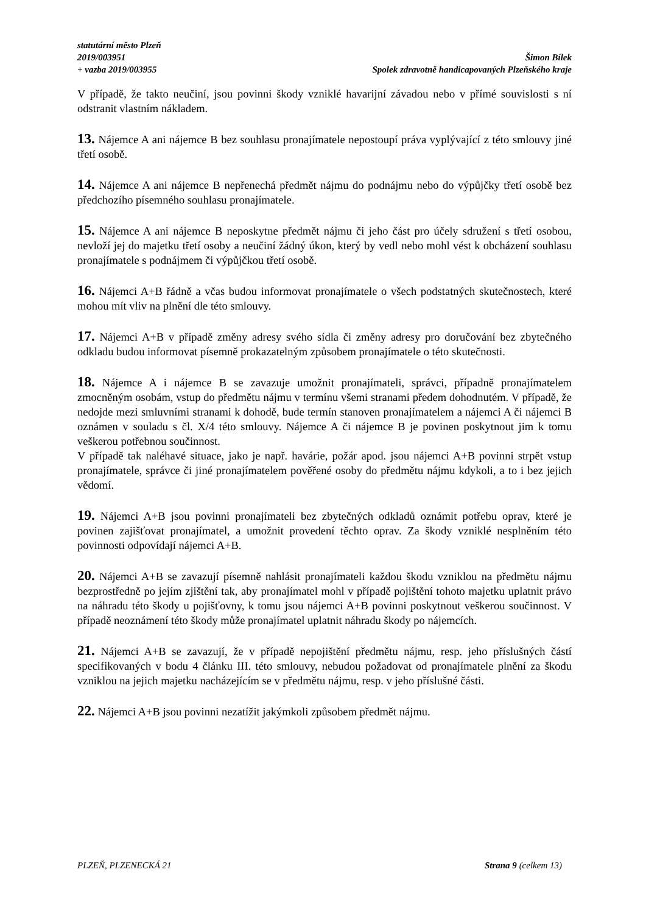statutární město Plzeň
2019/003951
+ vazba 2019/003955
Šimon Bílek
Spolek zdravotně handicapovaných Plzeňského kraje
V případě, že takto neučiní, jsou povinni škody vzniklé havarijní závadou nebo v přímé souvislosti s ní odstranit vlastním nákladem.
13. Nájemce A ani nájemce B bez souhlasu pronajímatele nepostoupí práva vyplývající z této smlouvy jiné třetí osobě.
14. Nájemce A ani nájemce B nepřenechá předmět nájmu do podnájmu nebo do výpůjčky třetí osobě bez předchozího písemného souhlasu pronajímatele.
15. Nájemce A ani nájemce B neposkytne předmět nájmu či jeho část pro účely sdružení s třetí osobou, nevloží jej do majetku třetí osoby a neučiní žádný úkon, který by vedl nebo mohl vést k obcházení souhlasu pronajímatele s podnájmem či výpůjčkou třetí osobě.
16. Nájemci A+B řádně a včas budou informovat pronajímatele o všech podstatných skutečnostech, které mohou mít vliv na plnění dle této smlouvy.
17. Nájemci A+B v případě změny adresy svého sídla či změny adresy pro doručování bez zbytečného odkladu budou informovat písemně prokazatelným způsobem pronajímatele o této skutečnosti.
18. Nájemce A i nájemce B se zavazuje umožnit pronajímateli, správci, případně pronajímatelem zmocněným osobám, vstup do předmětu nájmu v termínu všemi stranami předem dohodnutém. V případě, že nedojde mezi smluvními stranami k dohodě, bude termín stanoven pronajímatelem a nájemci A či nájemci B oznámen v souladu s čl. X/4 této smlouvy. Nájemce A či nájemce B je povinen poskytnout jim k tomu veškerou potřebnou součinnost.
V případě tak naléhavé situace, jako je např. havárie, požár apod. jsou nájemci A+B povinni strpět vstup pronajímatele, správce či jiné pronajímatelem pověřené osoby do předmětu nájmu kdykoli, a to i bez jejich vědomí.
19. Nájemci A+B jsou povinni pronajímateli bez zbytečných odkladů oznámit potřebu oprav, které je povinen zajišťovat pronajímatel, a umožnit provedení těchto oprav. Za škody vzniklé nesplněním této povinnosti odpovídají nájemci A+B.
20. Nájemci A+B se zavazují písemně nahlásit pronajímateli každou škodu vzniklou na předmětu nájmu bezprostředně po jejím zjištění tak, aby pronajímatel mohl v případě pojištění tohoto majetku uplatnit právo na náhradu této škody u pojišťovny, k tomu jsou nájemci A+B povinni poskytnout veškerou součinnost. V případě neoznámení této škody může pronajímatel uplatnit náhradu škody po nájemcích.
21. Nájemci A+B se zavazují, že v případě nepojištění předmětu nájmu, resp. jeho příslušných částí specifikovaných v bodu 4 článku III. této smlouvy, nebudou požadovat od pronajímatele plnění za škodu vzniklou na jejich majetku nacházejícím se v předmětu nájmu, resp. v jeho příslušné části.
22. Nájemci A+B jsou povinni nezatížit jakýmkoli způsobem předmět nájmu.
PLZEŇ, PLZENECKÁ 21 Strana 9 (celkem 13)